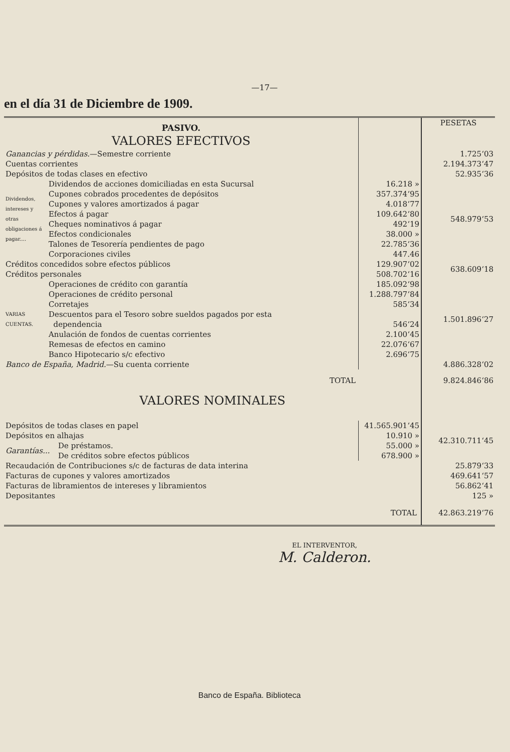—17—
en el día 31 de Diciembre de 1909.
| PASIVO. VALORES EFECTIVOS | | | | PESETAS |
| Ganancias y pérdidas. —Semestre corriente | | | | 1.725‘03 |
| Cuentas corrientes | | | | 2.194.373‘47 |
| Depósitos de todas clases en efectivo | | | | 52.935‘36 |
| Dividendos, intereses y otras obligaciones á pagar.... | Dividendos de acciones domiciliadas en esta Sucursal | | 16.218 » | 548.979‘53 |
| | Cupones cobrados procedentes de depósitos | | 357.374‘95 | |
| | Cupones y valores amortizados á pagar | | 4.018‘77 | |
| | Efectos á pagar | | 109.642‘80 | |
| | Cheques nominativos á pagar | | 492‘19 | |
| | Efectos condicionales | | 38.000 » | |
| | Talones de Tesorería pendientes de pago | | 22.785‘36 | |
| | Corporaciones civiles | | 447.46 | |
| Créditos concedidos sobre efectos públicos | | | 129.907‘02 | 638.609‘18 |
| Créditos personales | | | 508.702‘16 | |
| VARIAS CUENTAS. | Operaciones de crédito con garantía | | 185.092‘98 | 1.501.896‘27 |
| | Operaciones de crédito personal | | 1.288.797‘84 | |
| | Corretajes | | 585‘34 | |
| | Descuentos para el Tesoro sobre sueldos pagados por esta | | | |
| | dependencia | | 546‘24 | |
| | Anulación de fondos de cuentas corrientes | | 2.100‘45 | |
| | Remesas de efectos en camino | | 22.076‘67 | |
| | Banco Hipotecario s/c efectivo | | 2.696‘75 | |
| Banco de España, Madrid. —Su cuenta corriente | | | | 4.886.328‘02 |
| TOTAL | | | | 9.824.846‘86 |
| VALORES NOMINALES | | | | |
| Depósitos de todas clases en papel | | | 41.565.901‘45 | 42.310.711‘45 |
| Depósitos en alhajas | | | 10.910 » | |
| Garantías... | | De préstamos. | 55.000 » | |
| | | De créditos sobre efectos públicos | 678.900 » | |
| Recaudación de Contribuciones s/c de facturas de data interina | | | | 25.879‘33 |
| Facturas de cupones y valores amortizados | | | | 469.641‘57 |
| Facturas de libramientos de intereses y libramientos | | | | 56.862‘41 |
| Depositantes | | | | 125 » |
| TOTAL | | | | 42.863.219‘76 |
EL INTERVENTOR,
M. Calderon.
Banco de España. Biblioteca